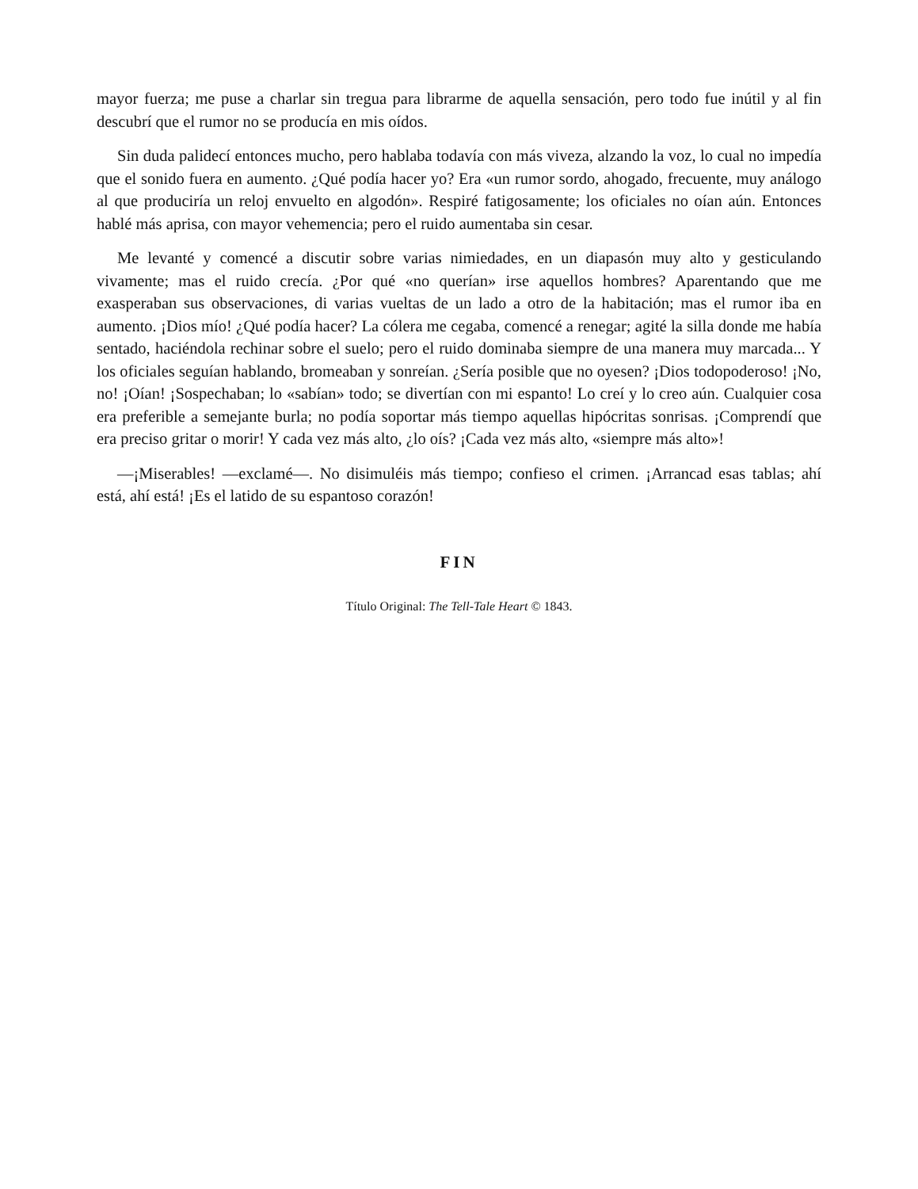mayor fuerza; me puse a charlar sin tregua para librarme de aquella sensación, pero todo fue inútil y al fin descubrí que el rumor no se producía en mis oídos.
Sin duda palidecí entonces mucho, pero hablaba todavía con más viveza, alzando la voz, lo cual no impedía que el sonido fuera en aumento. ¿Qué podía hacer yo? Era «un rumor sordo, ahogado, frecuente, muy análogo al que produciría un reloj envuelto en algodón». Respiré fatigosamente; los oficiales no oían aún. Entonces hablé más aprisa, con mayor vehemencia; pero el ruido aumentaba sin cesar.
Me levanté y comencé a discutir sobre varias nimiedades, en un diapasón muy alto y gesticulando vivamente; mas el ruido crecía. ¿Por qué «no querían» irse aquellos hombres? Aparentando que me exasperaban sus observaciones, di varias vueltas de un lado a otro de la habitación; mas el rumor iba en aumento. ¡Dios mío! ¿Qué podía hacer? La cólera me cegaba, comencé a renegar; agité la silla donde me había sentado, haciéndola rechinar sobre el suelo; pero el ruido dominaba siempre de una manera muy marcada... Y los oficiales seguían hablando, bromeaban y sonreían. ¿Sería posible que no oyesen? ¡Dios todopoderoso! ¡No, no! ¡Oían! ¡Sospechaban; lo «sabían» todo; se divertían con mi espanto! Lo creí y lo creo aún. Cualquier cosa era preferible a semejante burla; no podía soportar más tiempo aquellas hipócritas sonrisas. ¡Comprendí que era preciso gritar o morir! Y cada vez más alto, ¿lo oís? ¡Cada vez más alto, «siempre más alto»!
—¡Miserables! —exclamé—. No disimuléis más tiempo; confieso el crimen. ¡Arrancad esas tablas; ahí está, ahí está! ¡Es el latido de su espantoso corazón!
FIN
Título Original: The Tell-Tale Heart © 1843.